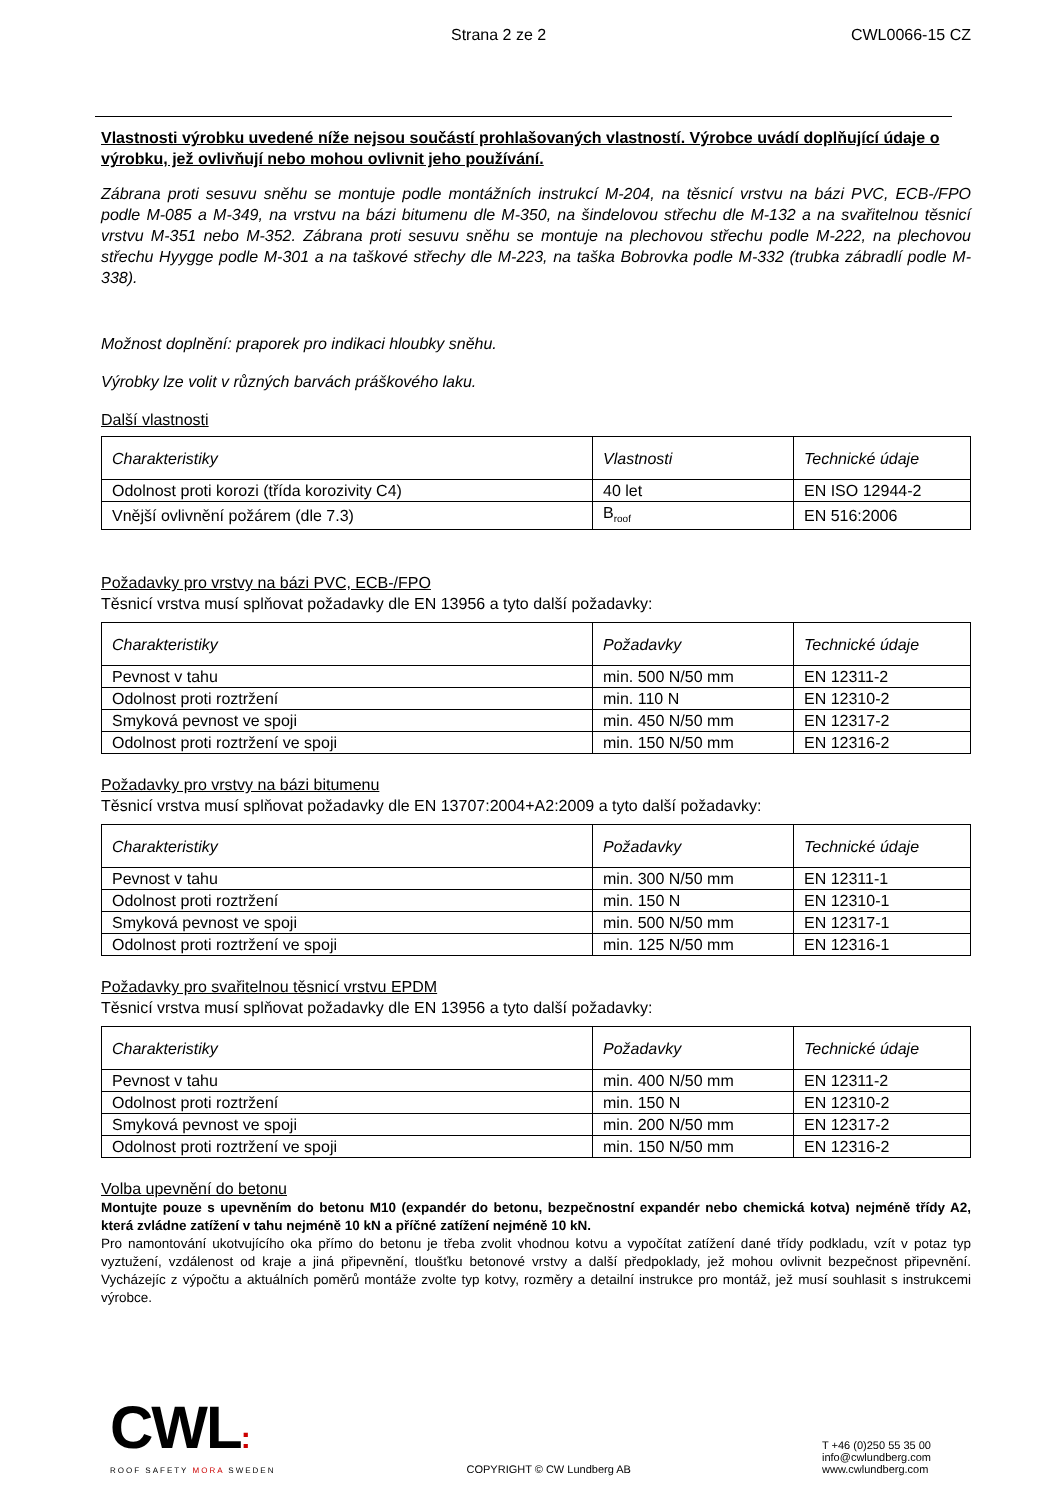Strana 2 ze 2 CWL0066-15 CZ
Vlastnosti výrobku uvedené níže nejsou součástí prohlašovaných vlastností. Výrobce uvádí doplňující údaje o výrobku, jež ovlivňují nebo mohou ovlivnit jeho používání.
Zábrana proti sesuvu sněhu se montuje podle montážních instrukcí M-204, na těsnicí vrstvu na bázi PVC, ECB-/FPO podle M-085 a M-349, na vrstvu na bázi bitumenu dle M-350, na šindelovou střechu dle M-132 a na svařitelnou těsnicí vrstvu M-351 nebo M-352. Zábrana proti sesuvu sněhu se montuje na plechovou střechu podle M-222, na plechovou střechu Hyygge podle M-301 a na taškové střechy dle M-223, na taška Bobrovka podle M-332 (trubka zábradlí podle M-338).
Možnost doplnění: praporek pro indikaci hloubky sněhu.
Výrobky lze volit v různých barvách práškového laku.
Další vlastnosti
| Charakteristiky | Vlastnosti | Technické údaje |
| Odolnost proti korozi (třída korozivity C4) | 40 let | EN ISO 12944-2 |
| Vnější ovlivnění požárem (dle 7.3) | B<sub>roof</sub> | EN 516:2006 |
Požadavky pro vrstvy na bázi PVC, ECB-/FPO
Těsnicí vrstva musí splňovat požadavky dle EN 13956 a tyto další požadavky:
| Charakteristiky | Požadavky | Technické údaje |
| Pevnost v tahu | min. 500 N/50 mm | EN 12311-2 |
| Odolnost proti roztržení | min. 110 N | EN 12310-2 |
| Smyková pevnost ve spoji | min. 450 N/50 mm | EN 12317-2 |
| Odolnost proti roztržení ve spoji | min. 150 N/50 mm | EN 12316-2 |
Požadavky pro vrstvy na bázi bitumenu
Těsnicí vrstva musí splňovat požadavky dle EN 13707:2004+A2:2009 a tyto další požadavky:
| Charakteristiky | Požadavky | Technické údaje |
| Pevnost v tahu | min. 300 N/50 mm | EN 12311-1 |
| Odolnost proti roztržení | min. 150 N | EN 12310-1 |
| Smyková pevnost ve spoji | min. 500 N/50 mm | EN 12317-1 |
| Odolnost proti roztržení ve spoji | min. 125 N/50 mm | EN 12316-1 |
Požadavky pro svařitelnou těsnicí vrstvu EPDM
Těsnicí vrstva musí splňovat požadavky dle EN 13956 a tyto další požadavky:
| Charakteristiky | Požadavky | Technické údaje |
| Pevnost v tahu | min. 400 N/50 mm | EN 12311-2 |
| Odolnost proti roztržení | min. 150 N | EN 12310-2 |
| Smyková pevnost ve spoji | min. 200 N/50 mm | EN 12317-2 |
| Odolnost proti roztržení ve spoji | min. 150 N/50 mm | EN 12316-2 |
Volba upevnění do betonu
Montujte pouze s upevněním do betonu M10 (expandér do betonu, bezpečnostní expandér nebo chemická kotva) nejméně třídy A2, která zvládne zatížení v tahu nejméně 10 kN a příčné zatížení nejméně 10 kN.
Pro namontování ukotvujícího oka přímo do betonu je třeba zvolit vhodnou kotvu a vypočítat zatížení dané třídy podkladu, vzít v potaz typ vyztužení, vzdálenost od kraje a jiná připevnění, tloušťku betonové vrstvy a další předpoklady, jež mohou ovlivnit bezpečnost připevnění. Vycházejíc z výpočtu a aktuálních poměrů montáže zvolte typ kotvy, rozměry a detailní instrukce pro montáž, jež musí souhlasit s instrukcemi výrobce.
CWL:
ROOF SAFETY MORA SWEDEN
COPYRIGHT © CW Lundberg AB
T +46 (0)250 55 35 00
info@cwlundberg.com
www.cwlundberg.com